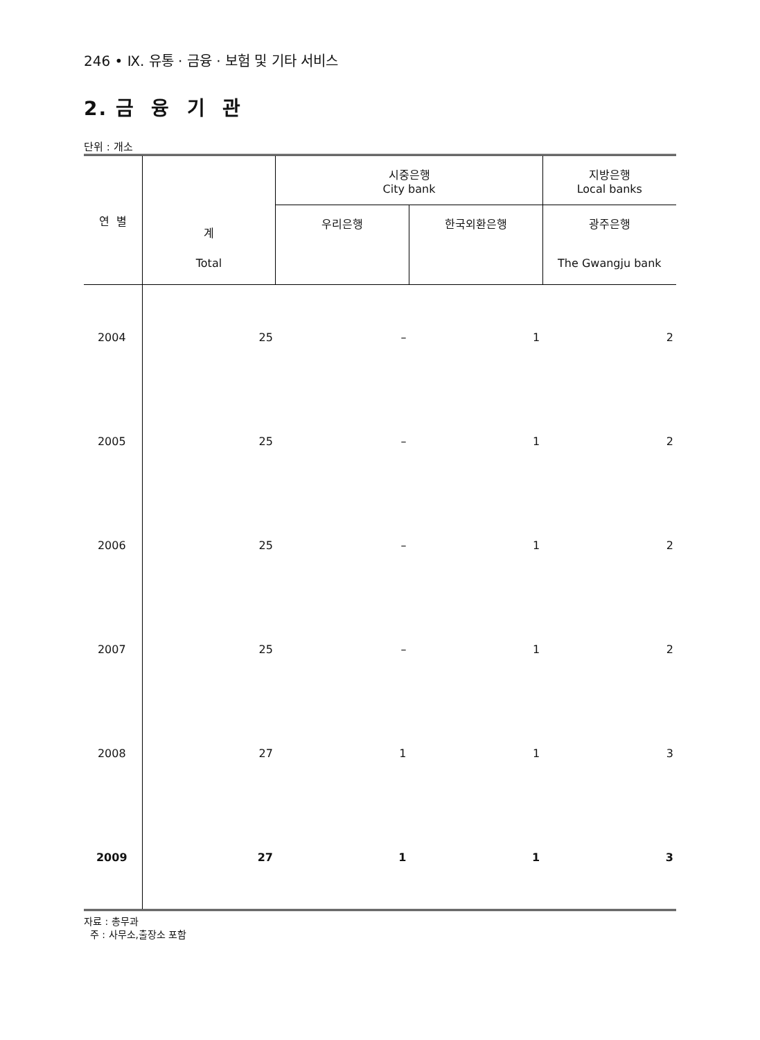246 • Ⅸ. 유통 · 금융 · 보험 및 기타 서비스
2. 금 융 기 관
단위 : 개소
| 연 별 | 계 | 시중은행 City bank | | 지방은행 Local banks |
| --- | --- | --- | --- | --- |
| | | 우리은행 | 한국외환은행 | 광주은행 |
| | Total | | | The Gwangju bank |
| 2004 | 25 | – | 1 | 2 |
| 2005 | 25 | – | 1 | 2 |
| 2006 | 25 | – | 1 | 2 |
| 2007 | 25 | – | 1 | 2 |
| 2008 | 27 | 1 | 1 | 3 |
| 2009 | 27 | 1 | 1 | 3 |
자료 : 총무과
주 : 사무소,출장소 포함